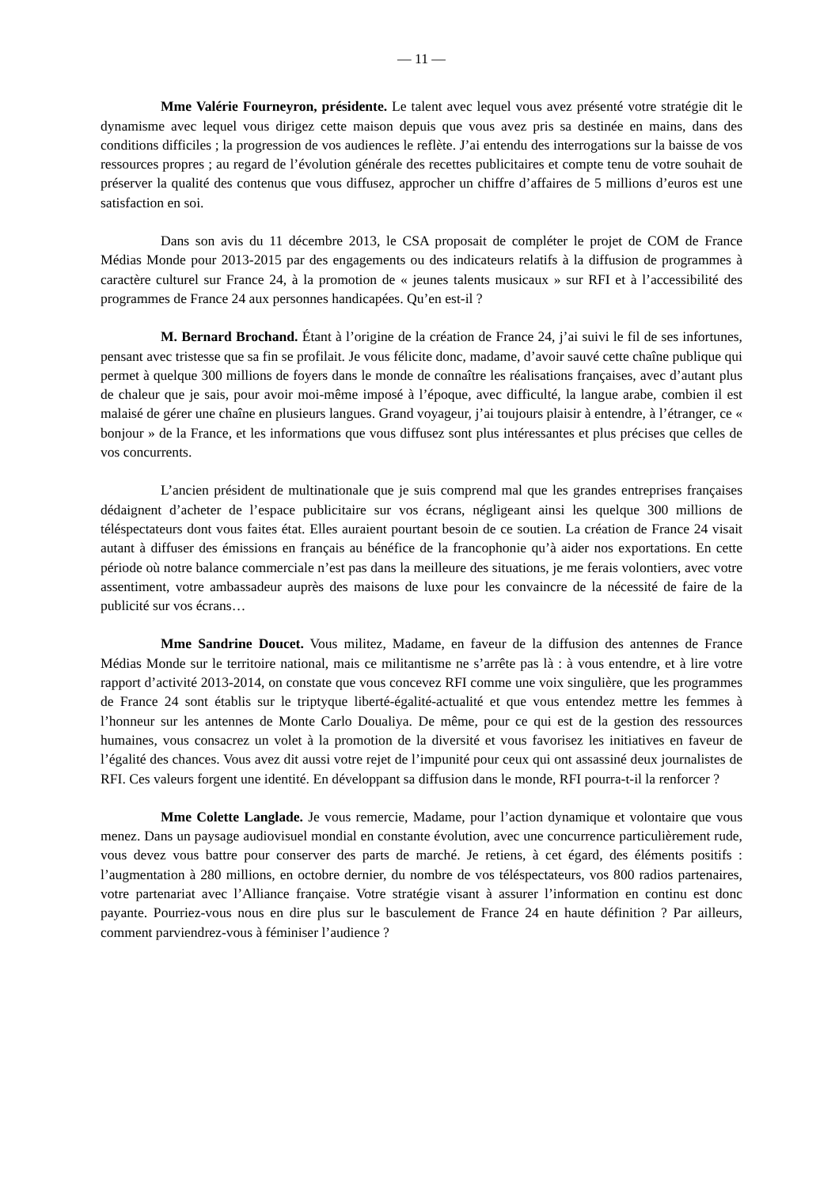— 11 —
Mme Valérie Fourneyron, présidente. Le talent avec lequel vous avez présenté votre stratégie dit le dynamisme avec lequel vous dirigez cette maison depuis que vous avez pris sa destinée en mains, dans des conditions difficiles ; la progression de vos audiences le reflète. J’ai entendu des interrogations sur la baisse de vos ressources propres ; au regard de l’évolution générale des recettes publicitaires et compte tenu de votre souhait de préserver la qualité des contenus que vous diffusez, approcher un chiffre d’affaires de 5 millions d’euros est une satisfaction en soi.
Dans son avis du 11 décembre 2013, le CSA proposait de compléter le projet de COM de France Médias Monde pour 2013-2015 par des engagements ou des indicateurs relatifs à la diffusion de programmes à caractère culturel sur France 24, à la promotion de « jeunes talents musicaux » sur RFI et à l’accessibilité des programmes de France 24 aux personnes handicapées. Qu’en est-il ?
M. Bernard Brochand. Étant à l’origine de la création de France 24, j’ai suivi le fil de ses infortunes, pensant avec tristesse que sa fin se profilait. Je vous félicite donc, madame, d’avoir sauvé cette chaîne publique qui permet à quelque 300 millions de foyers dans le monde de connaître les réalisations françaises, avec d’autant plus de chaleur que je sais, pour avoir moi-même imposé à l’époque, avec difficulté, la langue arabe, combien il est malaisé de gérer une chaîne en plusieurs langues. Grand voyageur, j’ai toujours plaisir à entendre, à l’étranger, ce « bonjour » de la France, et les informations que vous diffusez sont plus intéressantes et plus précises que celles de vos concurrents.
L’ancien président de multinationale que je suis comprend mal que les grandes entreprises françaises dédaignent d’acheter de l’espace publicitaire sur vos écrans, négligeant ainsi les quelque 300 millions de téléspectateurs dont vous faites état. Elles auraient pourtant besoin de ce soutien. La création de France 24 visait autant à diffuser des émissions en français au bénéfice de la francophonie qu’à aider nos exportations. En cette période où notre balance commerciale n’est pas dans la meilleure des situations, je me ferais volontiers, avec votre assentiment, votre ambassadeur auprès des maisons de luxe pour les convaincre de la nécessité de faire de la publicité sur vos écrans…
Mme Sandrine Doucet. Vous militez, Madame, en faveur de la diffusion des antennes de France Médias Monde sur le territoire national, mais ce militantisme ne s’arrête pas là : à vous entendre, et à lire votre rapport d’activité 2013-2014, on constate que vous concevez RFI comme une voix singulière, que les programmes de France 24 sont établis sur le triptyque liberté-égalité-actualité et que vous entendez mettre les femmes à l’honneur sur les antennes de Monte Carlo Doualiya. De même, pour ce qui est de la gestion des ressources humaines, vous consacrez un volet à la promotion de la diversité et vous favorisez les initiatives en faveur de l’égalité des chances. Vous avez dit aussi votre rejet de l’impunité pour ceux qui ont assassiné deux journalistes de RFI. Ces valeurs forgent une identité. En développant sa diffusion dans le monde, RFI pourra-t-il la renforcer ?
Mme Colette Langlade. Je vous remercie, Madame, pour l’action dynamique et volontaire que vous menez. Dans un paysage audiovisuel mondial en constante évolution, avec une concurrence particulièrement rude, vous devez vous battre pour conserver des parts de marché. Je retiens, à cet égard, des éléments positifs : l’augmentation à 280 millions, en octobre dernier, du nombre de vos téléspectateurs, vos 800 radios partenaires, votre partenariat avec l’Alliance française. Votre stratégie visant à assurer l’information en continu est donc payante. Pourriez-vous nous en dire plus sur le basculement de France 24 en haute définition ? Par ailleurs, comment parviendrez-vous à féminiser l’audience ?